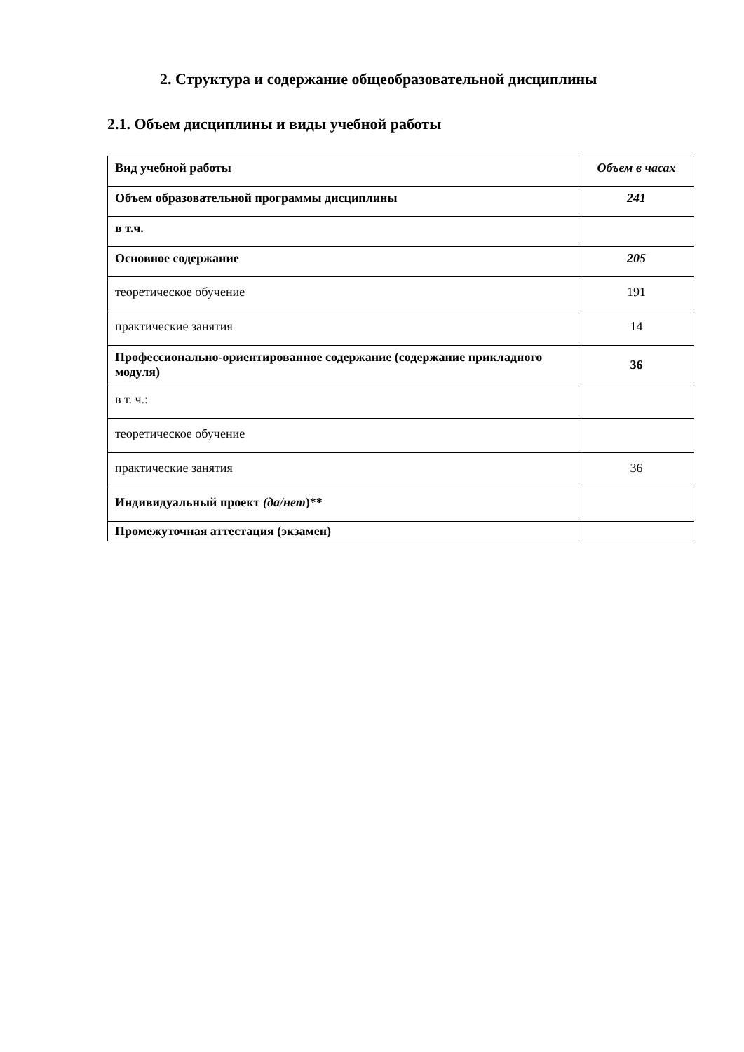2. Структура и содержание общеобразовательной дисциплины
2.1. Объем дисциплины и виды учебной работы
| Вид учебной работы | Объем в часах |
| Объем образовательной программы дисциплины | 241 |
| в т.ч. | |
| Основное содержание | 205 |
| теоретическое обучение | 191 |
| практические занятия | 14 |
| Профессионально-ориентированное содержание (содержание прикладного модуля) | 36 |
| в т. ч.: | |
| теоретическое обучение | |
| практические занятия | 36 |
| Индивидуальный проект (да/нет )** | |
| Промежуточная аттестация (экзамен) | |